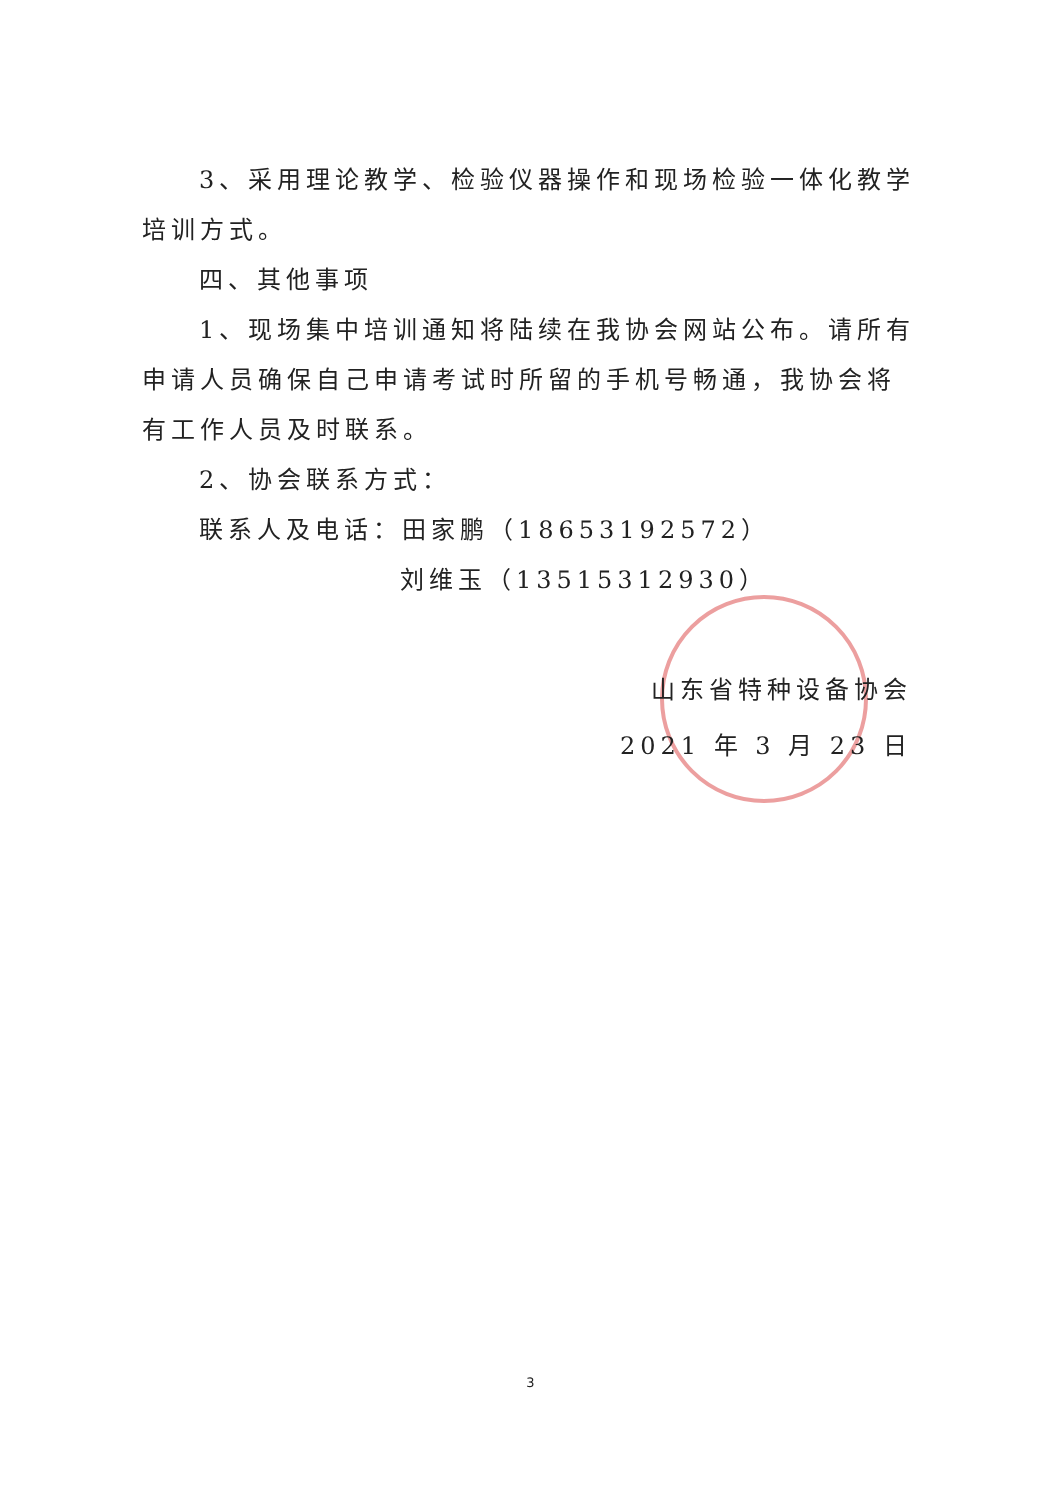3、采用理论教学、检验仪器操作和现场检验一体化教学培训方式。
四、其他事项
1、现场集中培训通知将陆续在我协会网站公布。请所有申请人员确保自己申请考试时所留的手机号畅通，我协会将有工作人员及时联系。
2、协会联系方式：
联系人及电话：田家鹏（18653192572）
刘维玉（13515312930）
山东省特种设备协会
2021 年 3 月 23 日
3